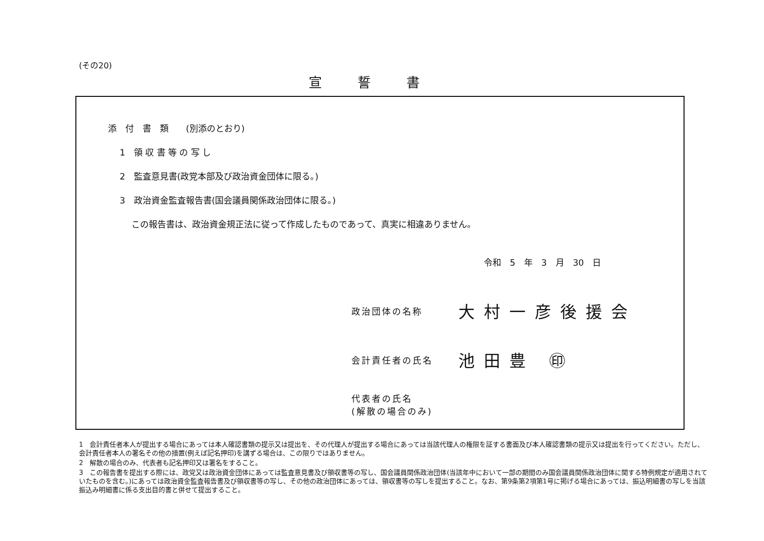(その20)
宣誓書
添　付　書　類　　(別添のとおり)
1　領 収 書 等 の 写 し
2　監査意見書(政党本部及び政治資金団体に限る。)
3　政治資金監査報告書(国会議員関係政治団体に限る。)
この報告書は、政治資金規正法に従って作成したものであって、真実に相違ありません。
令和　5　年　3　月　30　日
政治団体の名称 大村一彦後援会
会計責任者の氏名 池田豊 ㊞
代表者の氏名
(解散の場合のみ)
1　会計責任者本人が提出する場合にあっては本人確認書類の提示又は提出を、その代理人が提出する場合にあっては当該代理人の権限を証する書面及び本人確認書類の提示又は提出を行ってください。ただし、会計責任者本人の署名その他の措置(例えば記名押印)を講ずる場合は、この限りではありません。
2　解散の場合のみ、代表者も記名押印又は署名をすること。
3　この報告書を提出する際には、政党又は政治資金団体にあっては監査意見書及び領収書等の写し、国会議員関係政治団体(当該年中において一部の期間のみ国会議員関係政治団体に関する特例規定が適用されていたものを含む。)にあっては政治資金監査報告書及び領収書等の写し、その他の政治団体にあっては、領収書等の写しを提出すること。なお、第9条第2項第1号に掲げる場合にあっては、振込明細書の写しを当該振込み明細書に係る支出目的書と併せて提出すること。